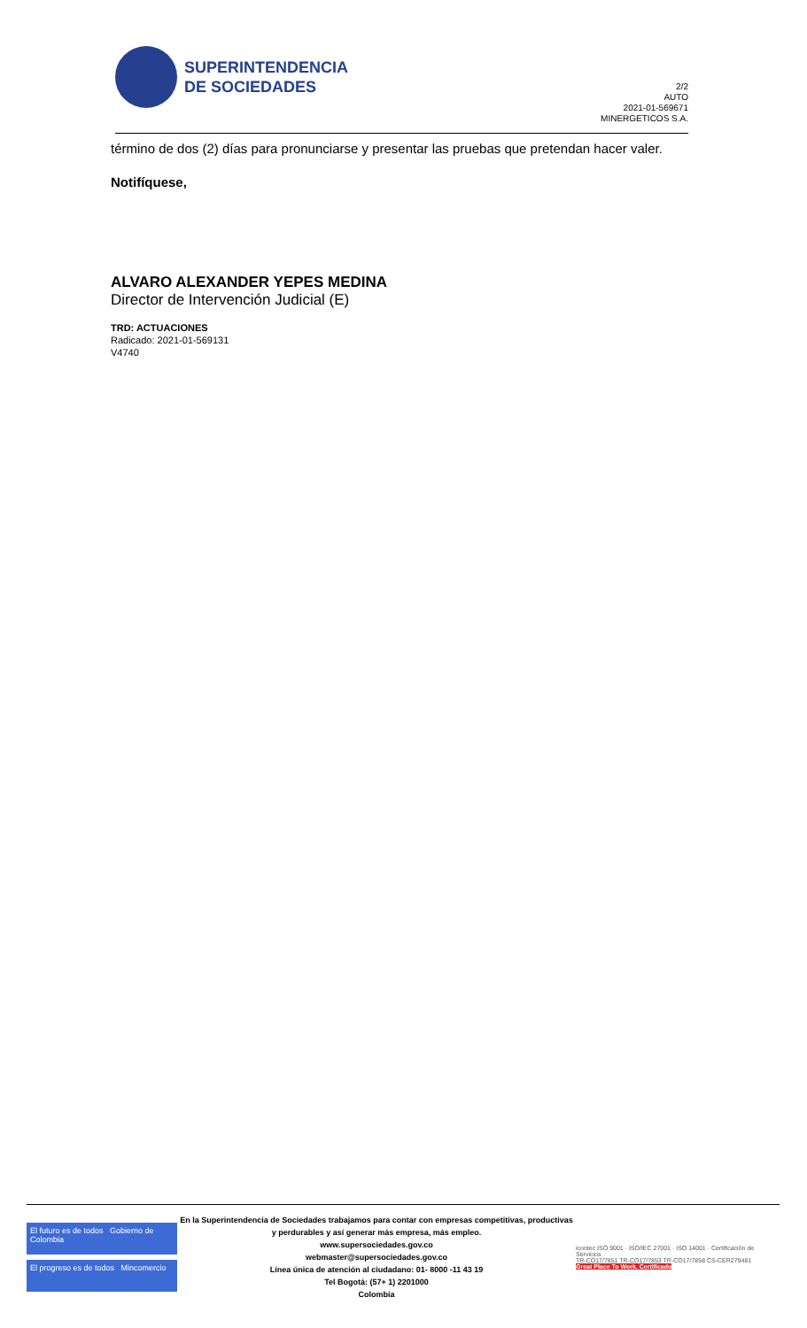SUPERINTENDENCIA
DE SOCIEDADES
2/2
AUTO
2021-01-569671
MINERGETICOS S.A.
término de dos (2) días para pronunciarse y presentar las pruebas que pretendan hacer valer.
Notifíquese,
ALVARO ALEXANDER YEPES MEDINA
Director de Intervención Judicial (E)
TRD: ACTUACIONES
Radicado: 2021-01-569131
V4740
El futuro es de todos Gobierno de Colombia
El progreso es de todos Mincomercio
En la Superintendencia de Sociedades trabajamos para contar con empresas competitivas, productivas y perdurables y así generar más empresa, más empleo.
www.supersociedades.gov.co
webmaster@supersociedades.gov.co
Línea única de atención al ciudadano: 01- 8000 -11 43 19
Tel Bogotá: (57+ 1) 2201000
Colombia
icontec ISO 9001 · ISO/IEC 27001 · ISO 14001 · Certificación de Servicios
TR-CO17/7851 TR-CO17/7853 TR-CO17/7858 CS-CER279481
Great Place To Work. Certificado